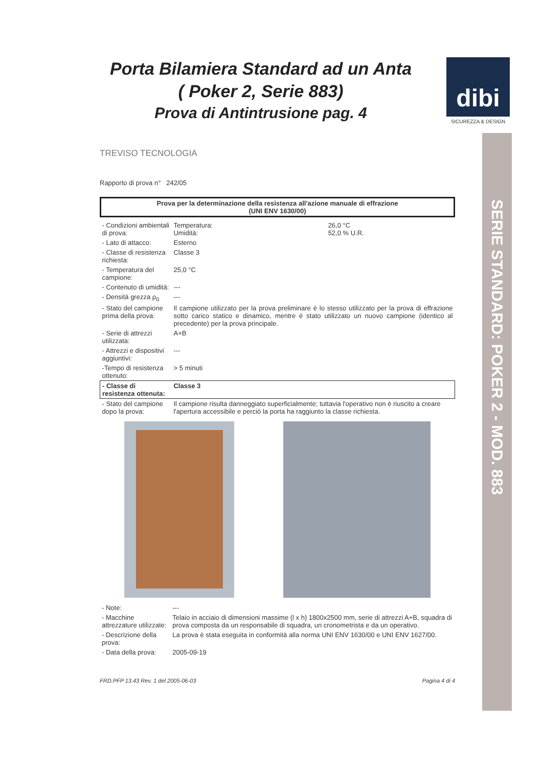Porta Bilamiera Standard ad un Anta
( Poker 2, Serie 883)
Prova di Antintrusione pag. 4
dibi
SICUREZZA & DESIGN
SERIE STANDARD: POKER 2 - MOD. 883
TREVISO TECNOLOGIA
Rapporto di prova n° 242/05
Prova per la determinazione della resistenza all'azione manuale di effrazione
(UNI ENV 1630/00)
| - Condizioni ambientali di prova: | Temperatura: Umidità: | 26,0 °C 52,0 % U.R. |
| - Lato di attacco: | Esterno | |
| - Classe di resistenza richiesta: | Classe 3 | |
| - Temperatura del campione: | 25,0 °C | |
| - Contenuto di umidità: | --- | |
| - Densità grezza ρ<sub>0</sub> | --- | |
| - Stato del campione prima della prova: | Il campione utilizzato per la prova preliminare è lo stesso utilizzato per la prova di effrazione sotto carico statico e dinamico, mentre è stato utilizzato un nuovo campione (identico al precedente) per la prova principale. | |
| - Serie di attrezzi utilizzata: | A+B | |
| - Attrezzi e dispositivi aggiuntivi: | --- | |
| -Tempo di resistenza ottenuto: | > 5 minuti | |
| - Classe di resistenza ottenuta: | Classe 3 | |
| - Stato del campione dopo la prova: | Il campione risulta danneggiato superficialmente; tuttavia l'operativo non è riuscito a creare l'apertura accessibile e perciò la porta ha raggiunto la classe richiesta. | |
| - Note: | --- |
| - Macchine attrezzature utilizzate: | Telaio in acciaio di dimensioni massime (l x h) 1800x2500 mm, serie di attrezzi A+B, squadra di prova composta da un responsabile di squadra, un cronometrista e da un operativo. |
| - Descrizione della prova: | La prova è stata eseguita in conformità alla norma UNI ENV 1630/00 e UNI ENV 1627/00. |
| - Data della prova: | 2005-09-19 |
FRD.PFP 13.43 Rev. 1 del 2005-06-03 Pagina 4 di 4